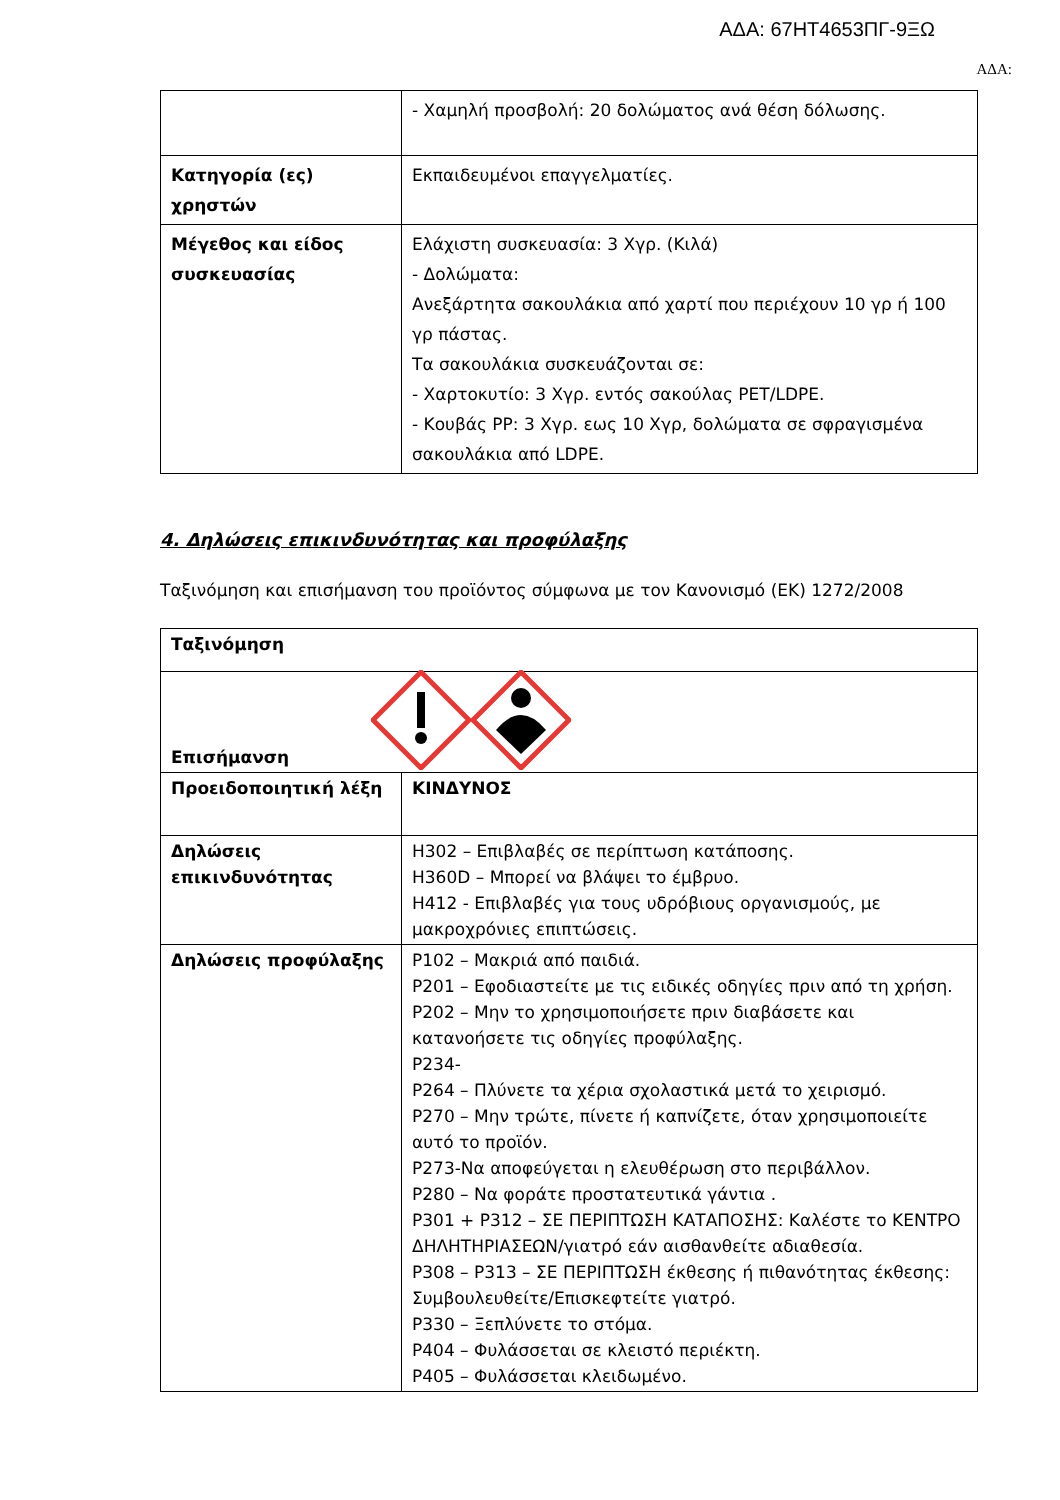ΑΔΑ: 67ΗΤ4653ΠΓ-9ΞΩ
ΑΔΑ:
| | - Χαμηλή προσβολή: 20 δολώματος ανά θέση δόλωσης. |
| Κατηγορία (ες) χρηστών | Εκπαιδευμένοι επαγγελματίες. |
| Μέγεθος και είδος συσκευασίας | Ελάχιστη συσκευασία: 3 Χγρ. (Κιλά) - Δολώματα: Ανεξάρτητα σακουλάκια από χαρτί που περιέχουν 10 γρ ή 100 γρ πάστας. Τα σακουλάκια συσκευάζονται σε: - Χαρτοκυτίο: 3 Χγρ. εντός σακούλας PET/LDPE. - Κουβάς PP: 3 Χγρ. εως 10 Χγρ, δολώματα σε σφραγισμένα σακουλάκια από LDPE. |
4. Δηλώσεις επικινδυνότητας και προφύλαξης
Ταξινόμηση και επισήμανση του προϊόντος σύμφωνα με τον Κανονισμό (ΕΚ) 1272/2008
| Ταξινόμηση | |
| Επισήμανση | |
| Προειδοποιητική λέξη | ΚΙΝΔΥΝΟΣ |
| Δηλώσεις επικινδυνότητας | H302 – Επιβλαβές σε περίπτωση κατάποσης. H360D – Μπορεί να βλάψει το έμβρυο. H412 - Επιβλαβές για τους υδρόβιους οργανισμούς, με μακροχρόνιες επιπτώσεις. |
| Δηλώσεις προφύλαξης | P102 – Μακριά από παιδιά. P201 – Εφοδιαστείτε με τις ειδικές οδηγίες πριν από τη χρήση. P202 – Μην το χρησιμοποιήσετε πριν διαβάσετε και κατανοήσετε τις οδηγίες προφύλαξης. P234- P264 – Πλύνετε τα χέρια σχολαστικά μετά το χειρισμό. P270 – Μην τρώτε, πίνετε ή καπνίζετε, όταν χρησιμοποιείτε αυτό το προϊόν. P273-Να αποφεύγεται η ελευθέρωση στο περιβάλλον. P280 – Να φοράτε προστατευτικά γάντια . P301 + P312 – ΣΕ ΠΕΡΙΠΤΩΣΗ ΚΑΤΑΠΟΣΗΣ: Καλέστε το ΚΕΝΤΡΟ ΔΗΛΗΤΗΡΙΑΣΕΩΝ/γιατρό εάν αισθανθείτε αδιαθεσία. P308 – P313 – ΣΕ ΠΕΡΙΠΤΩΣΗ έκθεσης ή πιθανότητας έκθεσης: Συμβουλευθείτε/Επισκεφτείτε γιατρό. P330 – Ξεπλύνετε το στόμα. P404 – Φυλάσσεται σε κλειστό περιέκτη. P405 – Φυλάσσεται κλειδωμένο. |